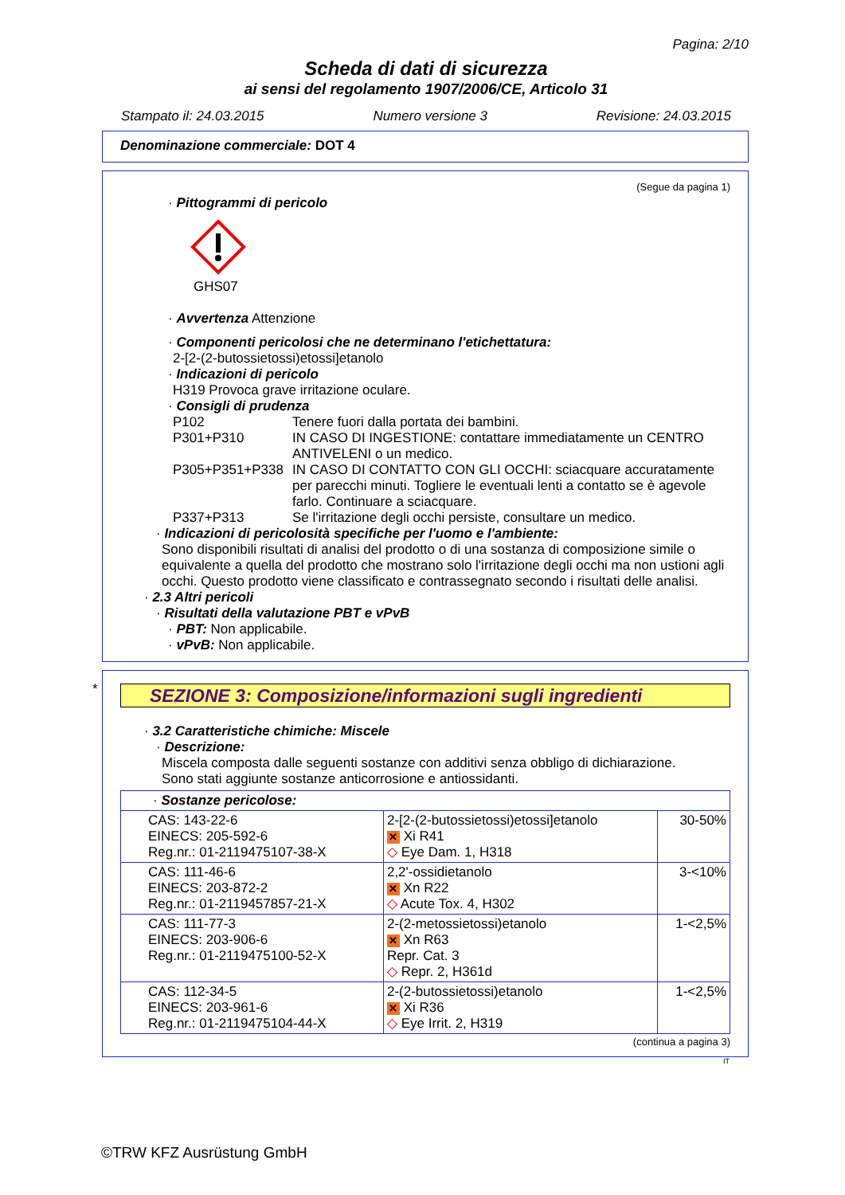Pagina: 2/10
Scheda di dati di sicurezza
ai sensi del regolamento 1907/2006/CE, Articolo 31
Stampato il: 24.03.2015 Numero versione 3 Revisione: 24.03.2015
Denominazione commerciale: DOT 4
(Segue da pagina 1)
· Pittogrammi di pericolo
GHS07
· Avvertenza Attenzione
· Componenti pericolosi che ne determinano l'etichettatura:
2-[2-(2-butossietossi)etossi]etanolo
· Indicazioni di pericolo
H319 Provoca grave irritazione oculare.
· Consigli di prudenza
P102 Tenere fuori dalla portata dei bambini.
P301+P310 IN CASO DI INGESTIONE: contattare immediatamente un CENTRO ANTIVELENI o un medico.
P305+P351+P338 IN CASO DI CONTATTO CON GLI OCCHI: sciacquare accuratamente per parecchi minuti. Togliere le eventuali lenti a contatto se è agevole farlo. Continuare a sciacquare.
P337+P313 Se l'irritazione degli occhi persiste, consultare un medico.
· Indicazioni di pericolosità specifiche per l'uomo e l'ambiente:
Sono disponibili risultati di analisi del prodotto o di una sostanza di composizione simile o equivalente a quella del prodotto che mostrano solo l'irritazione degli occhi ma non ustioni agli occhi. Questo prodotto viene classificato e contrassegnato secondo i risultati delle analisi.
· 2.3 Altri pericoli
· Risultati della valutazione PBT e vPvB
· PBT: Non applicabile.
· vPvB: Non applicabile.
*
SEZIONE 3: Composizione/informazioni sugli ingredienti
· 3.2 Caratteristiche chimiche: Miscele
· Descrizione:
Miscela composta dalle seguenti sostanze con additivi senza obbligo di dichiarazione.
Sono stati aggiunte sostanze anticorrosione e antiossidanti.
| · Sostanze pericolose: | | |
| CAS: 143-22-6 EINECS: 205-592-6 Reg.nr.: 01-2119475107-38-X | 2-[2-(2-butossietossi)etossi]etanolo ✕ Xi R41 ◇ Eye Dam. 1, H318 | 30-50% |
| CAS: 111-46-6 EINECS: 203-872-2 Reg.nr.: 01-2119457857-21-X | 2,2'-ossidietanolo ✕ Xn R22 ◇ Acute Tox. 4, H302 | 3-<10% |
| CAS: 111-77-3 EINECS: 203-906-6 Reg.nr.: 01-2119475100-52-X | 2-(2-metossietossi)etanolo ✕ Xn R63 Repr. Cat. 3 ◇ Repr. 2, H361d | 1-<2,5% |
| CAS: 112-34-5 EINECS: 203-961-6 Reg.nr.: 01-2119475104-44-X | 2-(2-butossietossi)etanolo ✕ Xi R36 ◇ Eye Irrit. 2, H319 | 1-<2,5% |
(continua a pagina 3)
IT
©TRW KFZ Ausrüstung GmbH